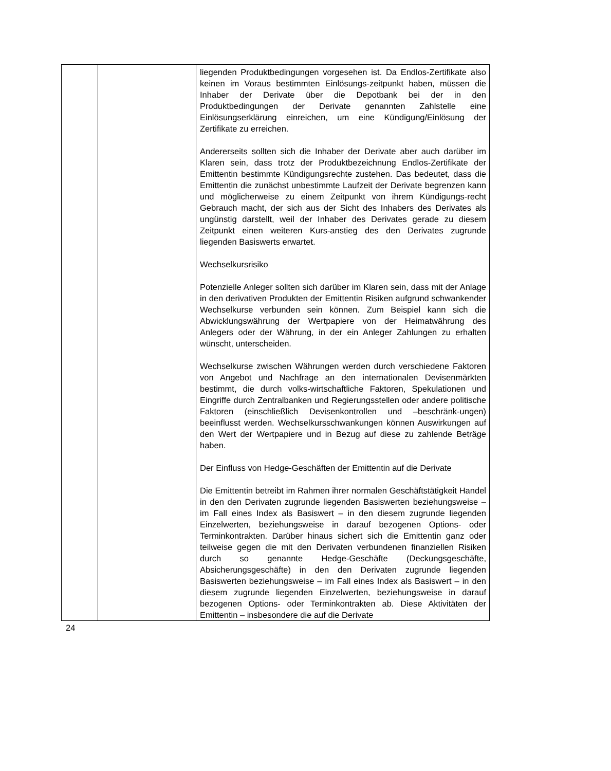| | | liegenden Produktbedingungen vorgesehen ist. Da Endlos-Zertifikate also keinen im Voraus bestimmten Einlösungs-zeitpunkt haben, müssen die Inhaber der Derivate über die Depotbank bei der in den Produktbedingungen der Derivate genannten Zahlstelle eine Einlösungserklärung einreichen, um eine Kündigung/Einlösung der Zertifikate zu erreichen. Andererseits sollten sich die Inhaber der Derivate aber auch darüber im Klaren sein, dass trotz der Produktbezeichnung Endlos-Zertifikate der Emittentin bestimmte Kündigungsrechte zustehen. Das bedeutet, dass die Emittentin die zunächst unbestimmte Laufzeit der Derivate begrenzen kann und möglicherweise zu einem Zeitpunkt von ihrem Kündigungs-recht Gebrauch macht, der sich aus der Sicht des Inhabers des Derivates als ungünstig darstellt, weil der Inhaber des Derivates gerade zu diesem Zeitpunkt einen weiteren Kurs-anstieg des den Derivates zugrunde liegenden Basiswerts erwartet. Wechselkursrisiko Potenzielle Anleger sollten sich darüber im Klaren sein, dass mit der Anlage in den derivativen Produkten der Emittentin Risiken aufgrund schwankender Wechselkurse verbunden sein können. Zum Beispiel kann sich die Abwicklungswährung der Wertpapiere von der Heimatwährung des Anlegers oder der Währung, in der ein Anleger Zahlungen zu erhalten wünscht, unterscheiden. Wechselkurse zwischen Währungen werden durch verschiedene Faktoren von Angebot und Nachfrage an den internationalen Devisenmärkten bestimmt, die durch volks-wirtschaftliche Faktoren, Spekulationen und Eingriffe durch Zentralbanken und Regierungsstellen oder andere politische Faktoren (einschließlich Devisenkontrollen und –beschränk-ungen) beeinflusst werden. Wechselkursschwankungen können Auswirkungen auf den Wert der Wertpapiere und in Bezug auf diese zu zahlende Beträge haben. Der Einfluss von Hedge-Geschäften der Emittentin auf die Derivate Die Emittentin betreibt im Rahmen ihrer normalen Geschäftstätigkeit Handel in den den Derivaten zugrunde liegenden Basiswerten beziehungsweise – im Fall eines Index als Basiswert – in den diesem zugrunde liegenden Einzelwerten, beziehungsweise in darauf bezogenen Options- oder Terminkontrakten. Darüber hinaus sichert sich die Emittentin ganz oder teilweise gegen die mit den Derivaten verbundenen finanziellen Risiken durch so genannte Hedge-Geschäfte (Deckungsgeschäfte, Absicherungsgeschäfte) in den den Derivaten zugrunde liegenden Basiswerten beziehungsweise – im Fall eines Index als Basiswert – in den diesem zugrunde liegenden Einzelwerten, beziehungsweise in darauf bezogenen Options- oder Terminkontrakten ab. Diese Aktivitäten der Emittentin – insbesondere die auf die Derivate |
24